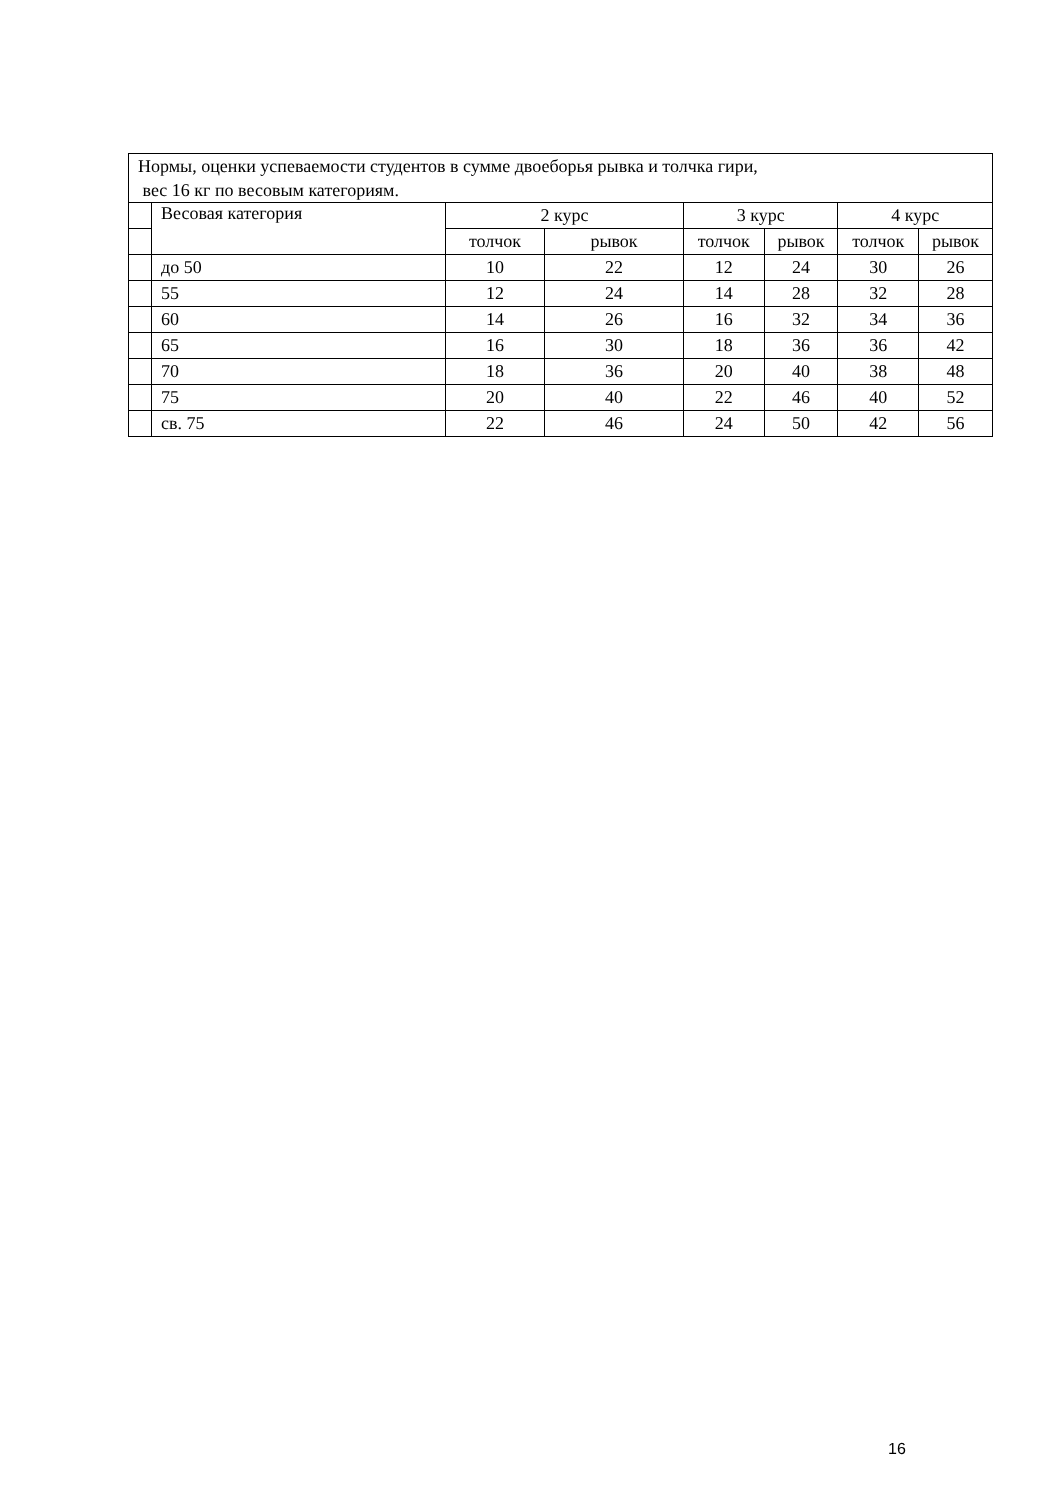| Нормы, оценки успеваемости студентов в сумме двоеборья рывка и толчка гири, вес 16 кг по весовым категориям. | | | | | | | |
| | Весовая категория | 2 курс | | 3 курс | | 4 курс | |
| | | толчок | рывок | толчок | рывок | толчок | рывок |
| | до 50 | 10 | 22 | 12 | 24 | 30 | 26 |
| | 55 | 12 | 24 | 14 | 28 | 32 | 28 |
| | 60 | 14 | 26 | 16 | 32 | 34 | 36 |
| | 65 | 16 | 30 | 18 | 36 | 36 | 42 |
| | 70 | 18 | 36 | 20 | 40 | 38 | 48 |
| | 75 | 20 | 40 | 22 | 46 | 40 | 52 |
| | св. 75 | 22 | 46 | 24 | 50 | 42 | 56 |
16